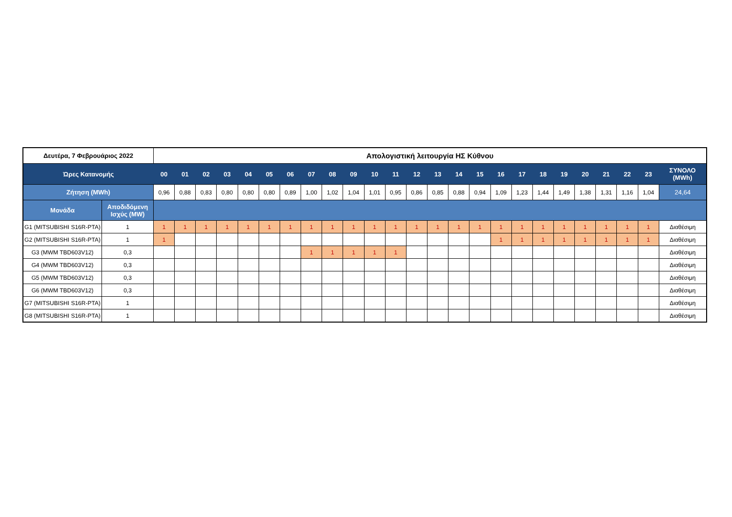| Δευτέρα, 7 Φεβρουάριος 2022 | | Απολογιστική λειτουργία ΗΣ Κύθνου | | | | | | | | | | | | | | | | | | | | | | | | |
| --- | --- | --- | --- | --- | --- | --- | --- | --- | --- | --- | --- | --- | --- | --- | --- | --- | --- | --- | --- | --- | --- | --- | --- | --- | --- | --- |
| Ώρες Κατανομής | | 00 | 01 | 02 | 03 | 04 | 05 | 06 | 07 | 08 | 09 | 10 | 11 | 12 | 13 | 14 | 15 | 16 | 17 | 18 | 19 | 20 | 21 | 22 | 23 | ΣΥΝΟΛΟ (MWh) |
| Ζήτηση (MWh) | | 0,96 | 0,88 | 0,83 | 0,80 | 0,80 | 0,80 | 0,89 | 1,00 | 1,02 | 1,04 | 1,01 | 0,95 | 0,86 | 0,85 | 0,88 | 0,94 | 1,09 | 1,23 | 1,44 | 1,49 | 1,38 | 1,31 | 1,16 | 1,04 | 24,64 |
| Μονάδα | Αποδιδόμενη Ισχύς (MW) | | | | | | | | | | | | | | | | | | | | | | | | | |
| G1 (MITSUBISHI S16R-PTA) | 1 | 1 | 1 | 1 | 1 | 1 | 1 | 1 | 1 | 1 | 1 | 1 | 1 | 1 | 1 | 1 | 1 | 1 | 1 | 1 | 1 | 1 | 1 | 1 | 1 | Διαθέσιμη |
| G2 (MITSUBISHI S16R-PTA) | 1 | 1 | | | | | | | | | | | | | | | | 1 | 1 | 1 | 1 | 1 | 1 | 1 | 1 | Διαθέσιμη |
| G3 (MWM TBD603V12) | 0,3 | | | | | | | | 1 | 1 | 1 | 1 | 1 | | | | | | | | | | | | | Διαθέσιμη |
| G4 (MWM TBD603V12) | 0,3 | | | | | | | | | | | | | | | | | | | | | | | | | Διαθέσιμη |
| G5 (MWM TBD603V12) | 0,3 | | | | | | | | | | | | | | | | | | | | | | | | | Διαθέσιμη |
| G6 (MWM TBD603V12) | 0,3 | | | | | | | | | | | | | | | | | | | | | | | | | Διαθέσιμη |
| G7 (MITSUBISHI S16R-PTA) | 1 | | | | | | | | | | | | | | | | | | | | | | | | | Διαθέσιμη |
| G8 (MITSUBISHI S16R-PTA) | 1 | | | | | | | | | | | | | | | | | | | | | | | | | Διαθέσιμη |